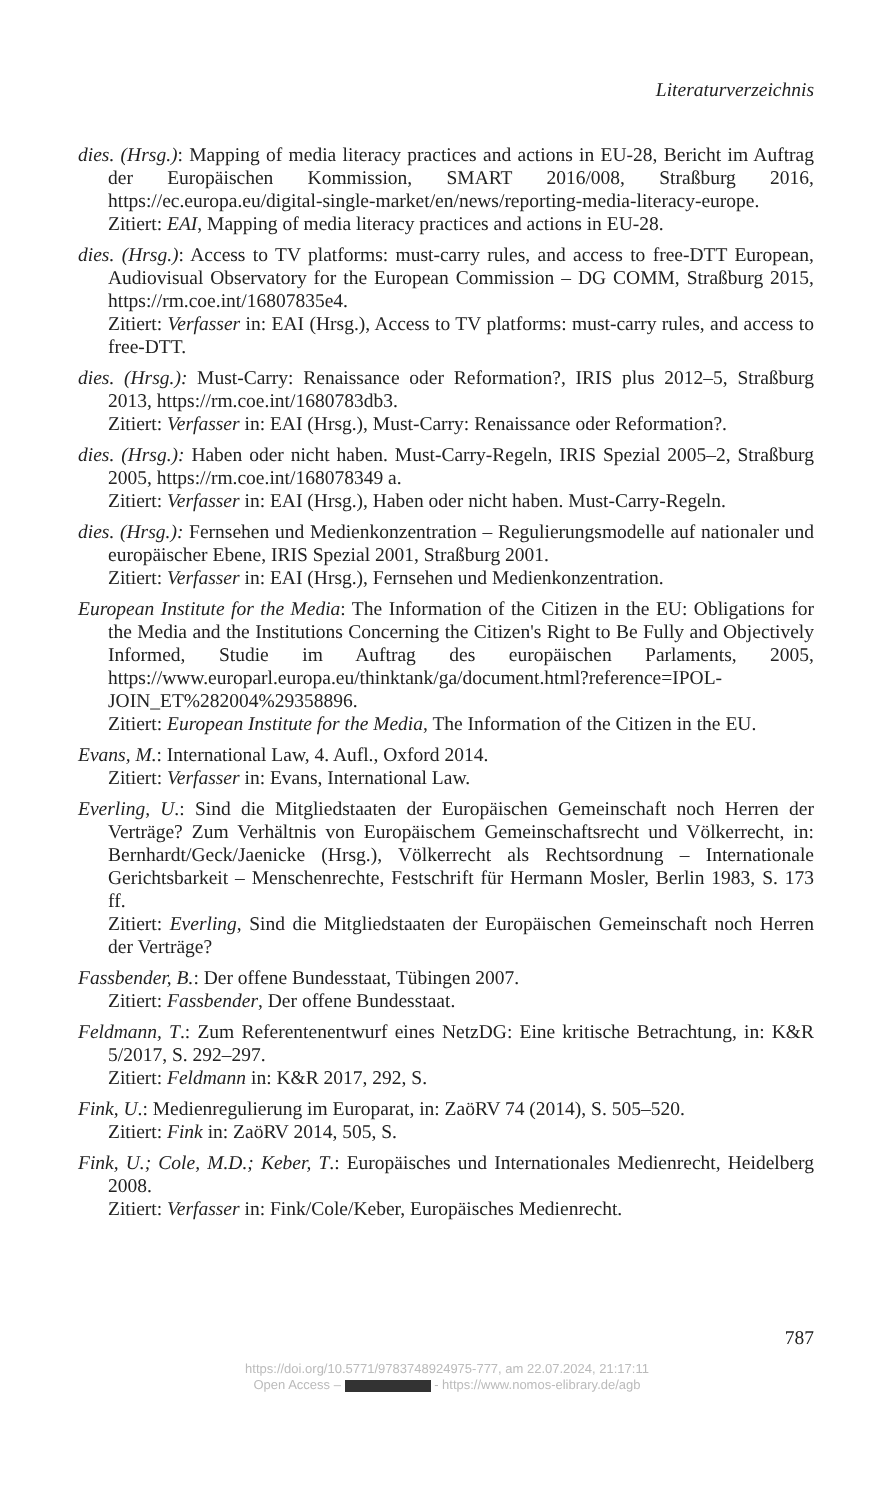Literaturverzeichnis
dies. (Hrsg.): Mapping of media literacy practices and actions in EU-28, Bericht im Auftrag der Europäischen Kommission, SMART 2016/008, Straßburg 2016, https://ec.europa.eu/digital-single-market/en/news/reporting-media-literacy-europe.
Zitiert: EAI, Mapping of media literacy practices and actions in EU-28.
dies. (Hrsg.): Access to TV platforms: must-carry rules, and access to free-DTT European, Audiovisual Observatory for the European Commission – DG COMM, Straßburg 2015, https://rm.coe.int/16807835e4.
Zitiert: Verfasser in: EAI (Hrsg.), Access to TV platforms: must-carry rules, and access to free-DTT.
dies. (Hrsg.): Must-Carry: Renaissance oder Reformation?, IRIS plus 2012–5, Straßburg 2013, https://rm.coe.int/1680783db3.
Zitiert: Verfasser in: EAI (Hrsg.), Must-Carry: Renaissance oder Reformation?.
dies. (Hrsg.): Haben oder nicht haben. Must-Carry-Regeln, IRIS Spezial 2005–2, Straßburg 2005, https://rm.coe.int/168078349 a.
Zitiert: Verfasser in: EAI (Hrsg.), Haben oder nicht haben. Must-Carry-Regeln.
dies. (Hrsg.): Fernsehen und Medienkonzentration – Regulierungsmodelle auf nationaler und europäischer Ebene, IRIS Spezial 2001, Straßburg 2001.
Zitiert: Verfasser in: EAI (Hrsg.), Fernsehen und Medienkonzentration.
European Institute for the Media: The Information of the Citizen in the EU: Obligations for the Media and the Institutions Concerning the Citizen's Right to Be Fully and Objectively Informed, Studie im Auftrag des europäischen Parlaments, 2005, https://www.europarl.europa.eu/thinktank/ga/document.html?reference=IPOL-JOIN_ET%282004%29358896.
Zitiert: European Institute for the Media, The Information of the Citizen in the EU.
Evans, M.: International Law, 4. Aufl., Oxford 2014.
Zitiert: Verfasser in: Evans, International Law.
Everling, U.: Sind die Mitgliedstaaten der Europäischen Gemeinschaft noch Herren der Verträge? Zum Verhältnis von Europäischem Gemeinschaftsrecht und Völkerrecht, in: Bernhardt/Geck/Jaenicke (Hrsg.), Völkerrecht als Rechtsordnung – Internationale Gerichtsbarkeit – Menschenrechte, Festschrift für Hermann Mosler, Berlin 1983, S. 173 ff.
Zitiert: Everling, Sind die Mitgliedstaaten der Europäischen Gemeinschaft noch Herren der Verträge?
Fassbender, B.: Der offene Bundesstaat, Tübingen 2007.
Zitiert: Fassbender, Der offene Bundesstaat.
Feldmann, T.: Zum Referentenentwurf eines NetzDG: Eine kritische Betrachtung, in: K&R 5/2017, S. 292–297.
Zitiert: Feldmann in: K&R 2017, 292, S.
Fink, U.: Medienregulierung im Europarat, in: ZaöRV 74 (2014), S. 505–520.
Zitiert: Fink in: ZaöRV 2014, 505, S.
Fink, U.; Cole, M.D.; Keber, T.: Europäisches und Internationales Medienrecht, Heidelberg 2008.
Zitiert: Verfasser in: Fink/Cole/Keber, Europäisches Medienrecht.
787
https://doi.org/10.5771/9783748924975-777, am 22.07.2024, 21:17:11
Open Access – - https://www.nomos-elibrary.de/agb